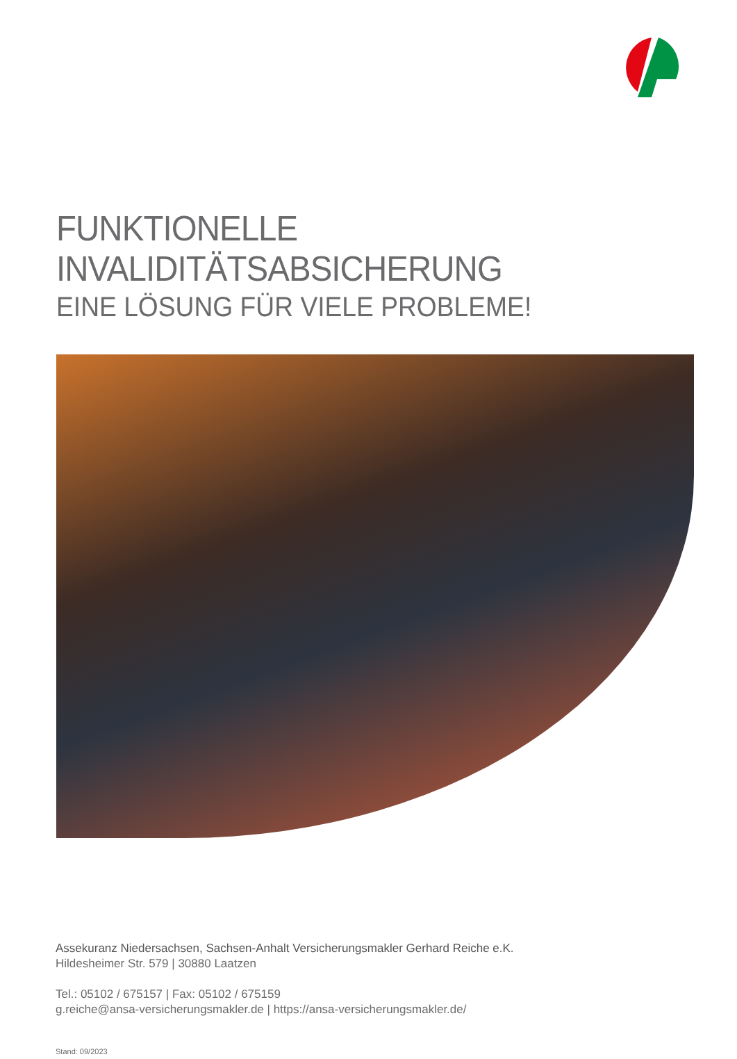FUNKTIONELLE INVALIDITÄTSABSICHERUNG
EINE LÖSUNG FÜR VIELE PROBLEME!
Assekuranz Niedersachsen, Sachsen-Anhalt Versicherungsmakler Gerhard Reiche e.K.
Hildesheimer Str. 579 | 30880 Laatzen
Tel.: 05102 / 675157 | Fax: 05102 / 675159
g.reiche@ansa-versicherungsmakler.de | https://ansa-versicherungsmakler.de/
Stand: 09/2023